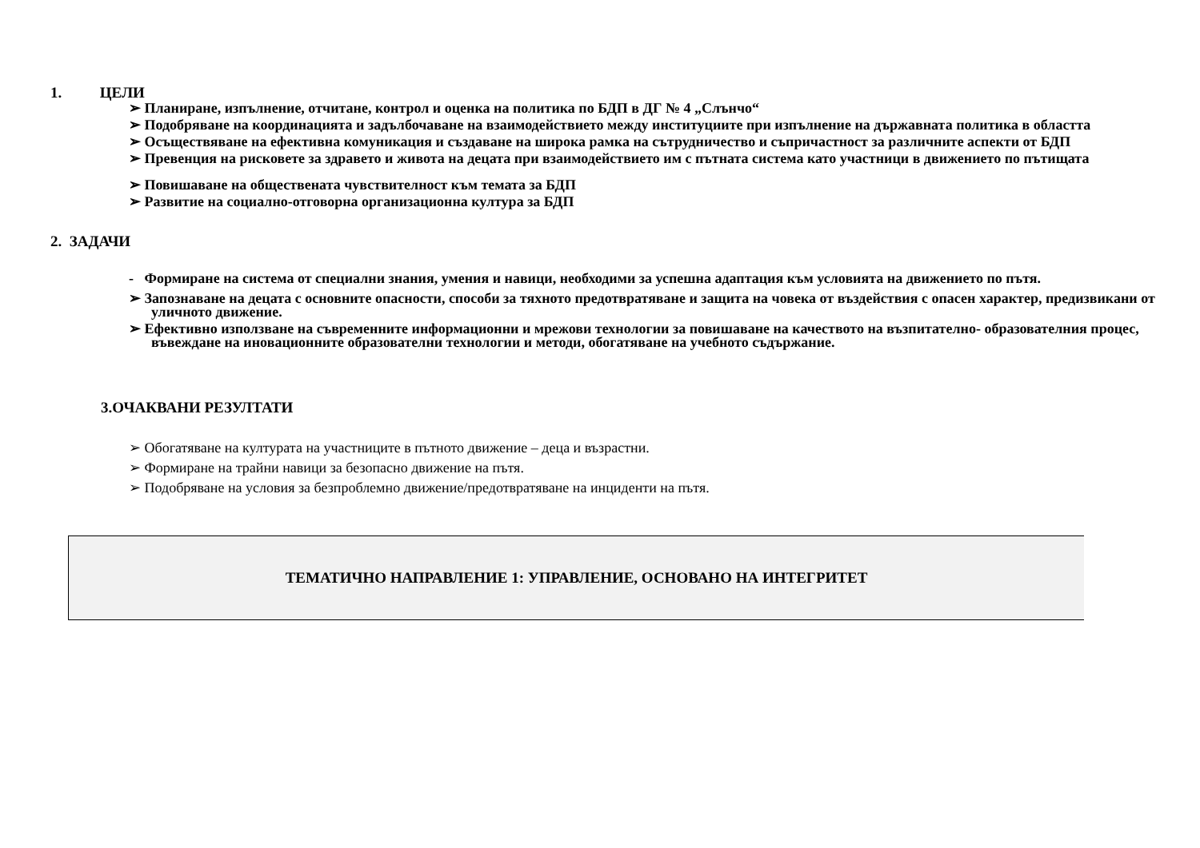1. ЦЕЛИ
➢ Планиране, изпълнение, отчитане, контрол и оценка на политика по БДП в ДГ № 4 „Слънчо“
➢ Подобряване на координацията и задълбочаване на взаимодействието между институциите при изпълнение на държавната политика в областта
➢ Осъществяване на ефективна комуникация и създаване на широка рамка на сътрудничество и съпричастност за различните аспекти от БДП
➢ Превенция на рисковете за здравето и живота на децата при взаимодействието им с пътната система като участници в движението по пътищата
➢ Повишаване на обществената чувствителност към темата за БДП
➢ Развитие на социално-отговорна организационна култура за БДП
2. ЗАДАЧИ
- Формиране на система от специални знания, умения и навици, необходими за успешна адаптация към условията на движението по пътя.
➢ Запознаване на децата с основните опасности, способи за тяхното предотвратяване и защита на човека от въздействия с опасен характер, предизвикани от уличното движение.
➢ Ефективно използване на съвременните информационни и мрежови технологии за повишаване на качеството на възпитателно- образователния процес, въвеждане на иновационните образователни технологии и методи, обогатяване на учебното съдържание.
3.ОЧАКВАНИ РЕЗУЛТАТИ
➢ Обогатяване на културата на участниците в пътното движение – деца и възрастни.
➢ Формиране на трайни навици за безопасно движение на пътя.
➢ Подобряване на условия за безпроблемно движение/предотвратяване на инциденти на пътя.
| ТЕМАТИЧНО НАПРАВЛЕНИЕ 1: УПРАВЛЕНИЕ, ОСНОВАНО НА ИНТЕГРИТЕТ |